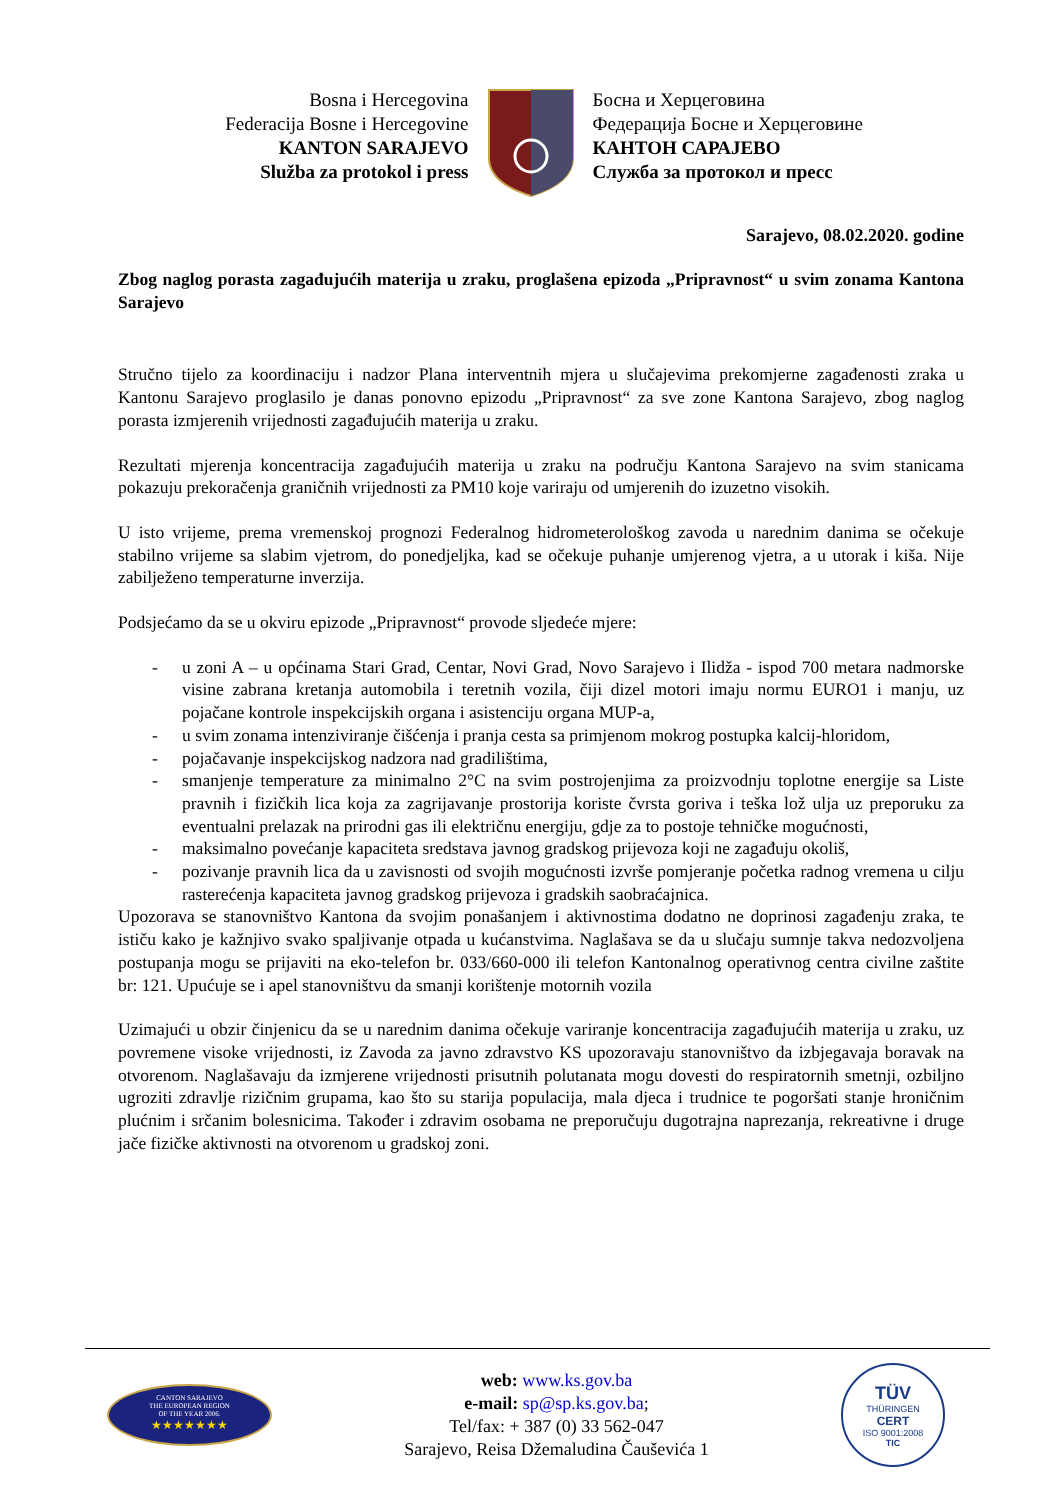Bosna i Hercegovina
Federacija Bosne i Hercegovine
KANTON SARAJEVO
Služba za protokol i press
Босна и Херцеговина
Федерација Босне и Херцеговине
КАНТОН САРАЈЕВО
Служба за протокол и пресс
Sarajevo, 08.02.2020. godine
Zbog naglog porasta zagađujućih materija u zraku, proglašena epizoda „Pripravnost“ u svim zonama Kantona Sarajevo
Stručno tijelo za koordinaciju i nadzor Plana interventnih mjera u slučajevima prekomjerne zagađenosti zraka u Kantonu Sarajevo proglasilo je danas ponovno epizodu „Pripravnost“ za sve zone Kantona Sarajevo, zbog naglog porasta izmjerenih vrijednosti zagađujućih materija u zraku.
Rezultati mjerenja koncentracija zagađujućih materija u zraku na području Kantona Sarajevo na svim stanicama pokazuju prekoračenja graničnih vrijednosti za PM10 koje variraju od umjerenih do izuzetno visokih.
U isto vrijeme, prema vremenskoj prognozi Federalnog hidrometerološkog zavoda u narednim danima se očekuje stabilno vrijeme sa slabim vjetrom, do ponedjeljka, kad se očekuje puhanje umjerenog vjetra, a u utorak i kiša. Nije zabilježeno temperaturne inverzija.
Podsjećamo da se u okviru epizode „Pripravnost“ provode sljedeće mjere:
- u zoni A – u općinama Stari Grad, Centar, Novi Grad, Novo Sarajevo i Ilidža - ispod 700 metara nadmorske visine zabrana kretanja automobila i teretnih vozila, čiji dizel motori imaju normu EURO1 i manju, uz pojačane kontrole inspekcijskih organa i asistenciju organa MUP-a,
- u svim zonama intenziviranje čišćenja i pranja cesta sa primjenom mokrog postupka kalcij-hloridom,
- pojačavanje inspekcijskog nadzora nad gradilištima,
- smanjenje temperature za minimalno 2°C na svim postrojenjima za proizvodnju toplotne energije sa Liste pravnih i fizičkih lica koja za zagrijavanje prostorija koriste čvrsta goriva i teška lož ulja uz preporuku za eventualni prelazak na prirodni gas ili električnu energiju, gdje za to postoje tehničke mogućnosti,
- maksimalno povećanje kapaciteta sredstava javnog gradskog prijevoza koji ne zagađuju okoliš,
- pozivanje pravnih lica da u zavisnosti od svojih mogućnosti izvrše pomjeranje početka radnog vremena u cilju rasterećenja kapaciteta javnog gradskog prijevoza i gradskih saobraćajnica.
Upozorava se stanovništvo Kantona da svojim ponašanjem i aktivnostima dodatno ne doprinosi zagađenju zraka, te ističu kako je kažnjivo svako spaljivanje otpada u kućanstvima. Naglašava se da u slučaju sumnje takva nedozvoljena postupanja mogu se prijaviti na eko-telefon br. 033/660-000 ili telefon Kantonalnog operativnog centra civilne zaštite br: 121. Upućuje se i apel stanovništvu da smanji korištenje motornih vozila
Uzimajući u obzir činjenicu da se u narednim danima očekuje variranje koncentracija zagađujućih materija u zraku, uz povremene visoke vrijednosti, iz Zavoda za javno zdravstvo KS upozoravaju stanovništvo da izbjegavaja boravak na otvorenom. Naglašavaju da izmjerene vrijednosti prisutnih polutanata mogu dovesti do respiratornih smetnji, ozbiljno ugroziti zdravlje rizičnim grupama, kao što su starija populacija, mala djeca i trudnice te pogoršati stanje hroničnim plućnim i srčanim bolesnicima. Također i zdravim osobama ne preporučuju dugotrajna naprezanja, rekreativne i druge jače fizičke aktivnosti na otvorenom u gradskoj zoni.
CANTON SARAJEVO
THE EUROPEAN REGION
OF THE YEAR 2006.
★★★★★★★
web: www.ks.gov.ba
e-mail: sp@sp.ks.gov.ba;
Tel/fax: + 387 (0) 33 562-047
Sarajevo, Reisa Džemaludina Čauševića 1
TÜV
THÜRINGEN
CERT
ISO 9001:2008
TIC